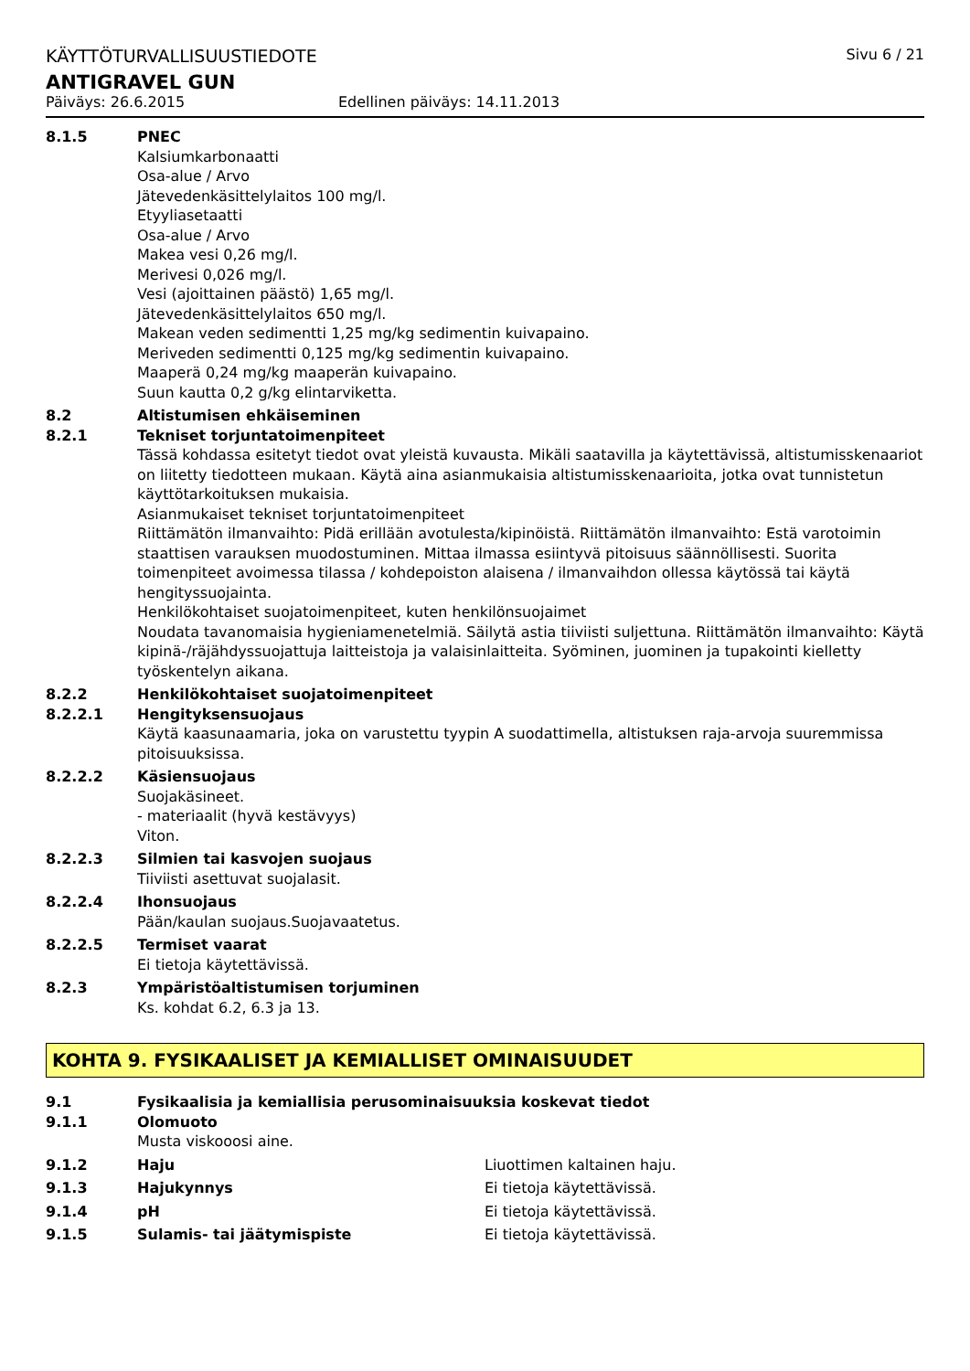KÄYTTÖTURVALLISUUSTIEDOTE Sivu 6 / 21
ANTIGRAVEL GUN
Päiväys: 26.6.2015 Edellinen päiväys: 14.11.2013
8.1.5 PNEC
Kalsiumkarbonaatti
Osa-alue / Arvo
Jätevedenkäsittelylaitos 100 mg/l.
Etyyliasetaatti
Osa-alue / Arvo
Makea vesi 0,26 mg/l.
Merivesi 0,026 mg/l.
Vesi (ajoittainen päästö) 1,65 mg/l.
Jätevedenkäsittelylaitos 650 mg/l.
Makean veden sedimentti 1,25 mg/kg sedimentin kuivapaino.
Meriveden sedimentti 0,125 mg/kg sedimentin kuivapaino.
Maaperä 0,24 mg/kg maaperän kuivapaino.
Suun kautta 0,2 g/kg elintarviketta.
8.2 Altistumisen ehkäiseminen
8.2.1 Tekniset torjuntatoimenpiteet
Tässä kohdassa esitetyt tiedot ovat yleistä kuvausta. Mikäli saatavilla ja käytettävissä, altistumisskenaariot on liitetty tiedotteen mukaan. Käytä aina asianmukaisia altistumisskenaarioita, jotka ovat tunnistetun käyttötarkoituksen mukaisia.
Asianmukaiset tekniset torjuntatoimenpiteet
Riittämätön ilmanvaihto: Pidä erillään avotulesta/kipinöistä. Riittämätön ilmanvaihto: Estä varotoimin staattisen varauksen muodostuminen. Mittaa ilmassa esiintyvä pitoisuus säännöllisesti. Suorita toimenpiteet avoimessa tilassa / kohdepoiston alaisena / ilmanvaihdon ollessa käytössä tai käytä
hengityssuojainta.
Henkilökohtaiset suojatoimenpiteet, kuten henkilönsuojaimet
Noudata tavanomaisia hygieniamenetelmiä. Säilytä astia tiiviisti suljettuna. Riittämätön ilmanvaihto: Käytä kipinä-/räjähdyssuojattuja laitteistoja ja valaisinlaitteita. Syöminen, juominen ja tupakointi kielletty työskentelyn aikana.
8.2.2 Henkilökohtaiset suojatoimenpiteet
8.2.2.1 Hengityksensuojaus
Käytä kaasunaamaria, joka on varustettu tyypin A suodattimella, altistuksen raja-arvoja suuremmissa pitoisuuksissa.
8.2.2.2 Käsiensuojaus
Suojakäsineet.
- materiaalit (hyvä kestävyys)
Viton.
8.2.2.3 Silmien tai kasvojen suojaus
Tiiviisti asettuvat suojalasit.
8.2.2.4 Ihonsuojaus
Pään/kaulan suojaus.Suojavaatetus.
8.2.2.5 Termiset vaarat
Ei tietoja käytettävissä.
8.2.3 Ympäristöaltistumisen torjuminen
Ks. kohdat 6.2, 6.3 ja 13.
KOHTA 9. FYSIKAALISET JA KEMIALLISET OMINAISUUDET
9.1 Fysikaalisia ja kemiallisia perusominaisuuksia koskevat tiedot
9.1.1 Olomuoto
Musta viskooosi aine.
9.1.2 Haju Liuottimen kaltainen haju.
9.1.3 Hajukynnys Ei tietoja käytettävissä.
9.1.4 pH Ei tietoja käytettävissä.
9.1.5 Sulamis- tai jäätymispiste Ei tietoja käytettävissä.